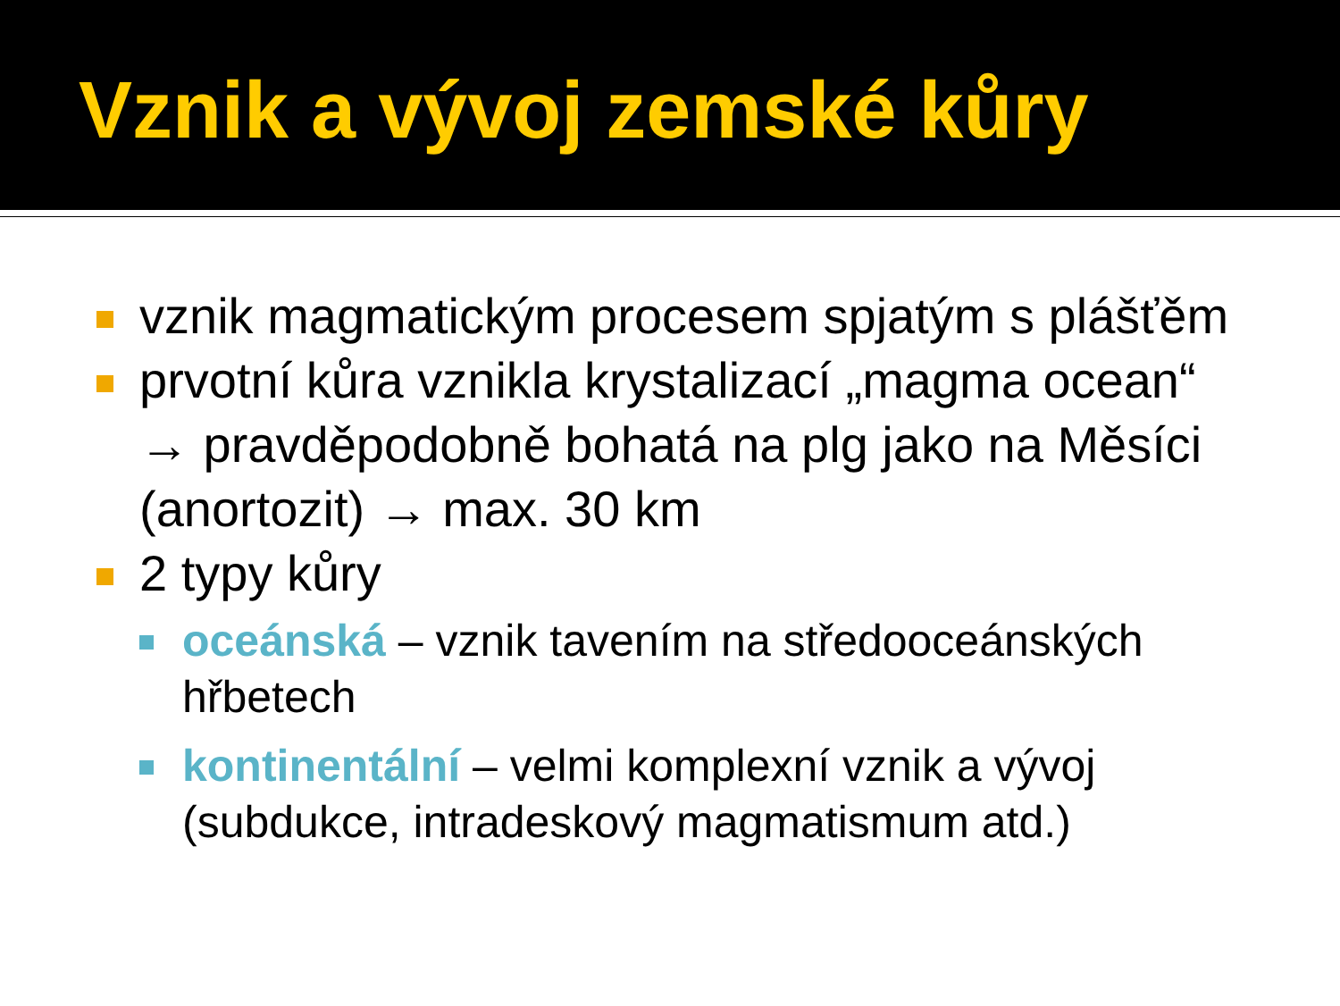Vznik a vývoj zemské kůry
vznik magmatickým procesem spjatým s plášťěm
prvotní kůra vznikla krystalizací „magma ocean“ → pravděpodobně bohatá na plg jako na Měsíci (anortozit) → max. 30 km
2 typy kůry
oceánská – vznik tavením na středooceánských hřbetech
kontinentální – velmi komplexní vznik a vývoj (subdukce, intradeskový magmatismum atd.)